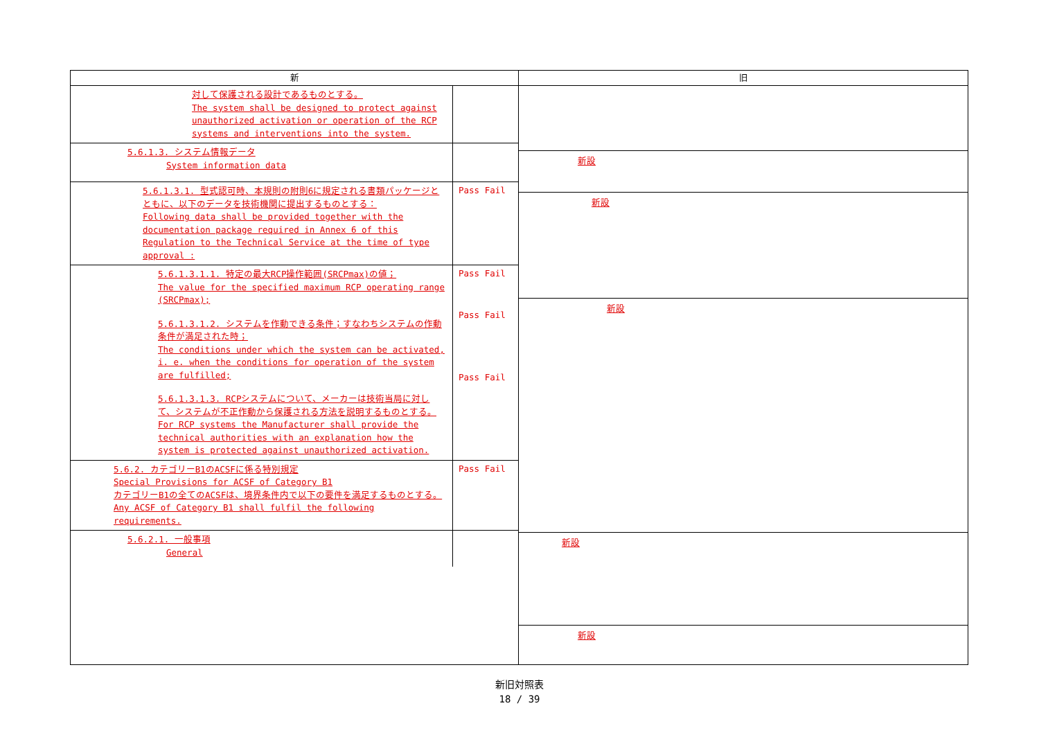| 新 | 旧 |
| --- | --- |
| 対して保護される設計であるものとする。 The system shall be designed to protect against unauthorized activation or operation of the RCP systems and interventions into the system. 5.6.1.3. システム情報データ System information data 5.6.1.3.1. 型式認可時、本規則の附則6に規定される書類パッケージとともに、以下のデータを技術機関に提出するものとする： Following data shall be provided together with the documentation package required in Annex 6 of this Regulation to the Technical Service at the time of type approval : Pass Fail 5.6.1.3.1.1. 特定の最大RCP操作範囲(SRCPmax)の値； The value for the specified maximum RCP operating range (SRCPmax); 5.6.1.3.1.2. システムを作動できる条件；すなわちシステムの作動条件が満足された時； The conditions under which the system can be activated, i. e. when the conditions for operation of the system are fulfilled; 5.6.1.3.1.3. RCPシステムについて、メーカーは技術当局に対して、システムが不正作動から保護される方法を説明するものとする。 For RCP systems the Manufacturer shall provide the technical authorities with an explanation how the system is protected against unauthorized activation. Pass Fail Pass Fail Pass Fail 5.6.2. カテゴリーB1のACSFに係る特別規定 Special Provisions for ACSF of Category B1 カテゴリーB1の全てのACSFは、境界条件内で以下の要件を満足するものとする。 Any ACSF of Category B1 shall fulfil the following requirements. Pass Fail 5.6.2.1. 一般事項 General | 新設 新設 新設 新設 新設 |
新旧対照表
18 / 39